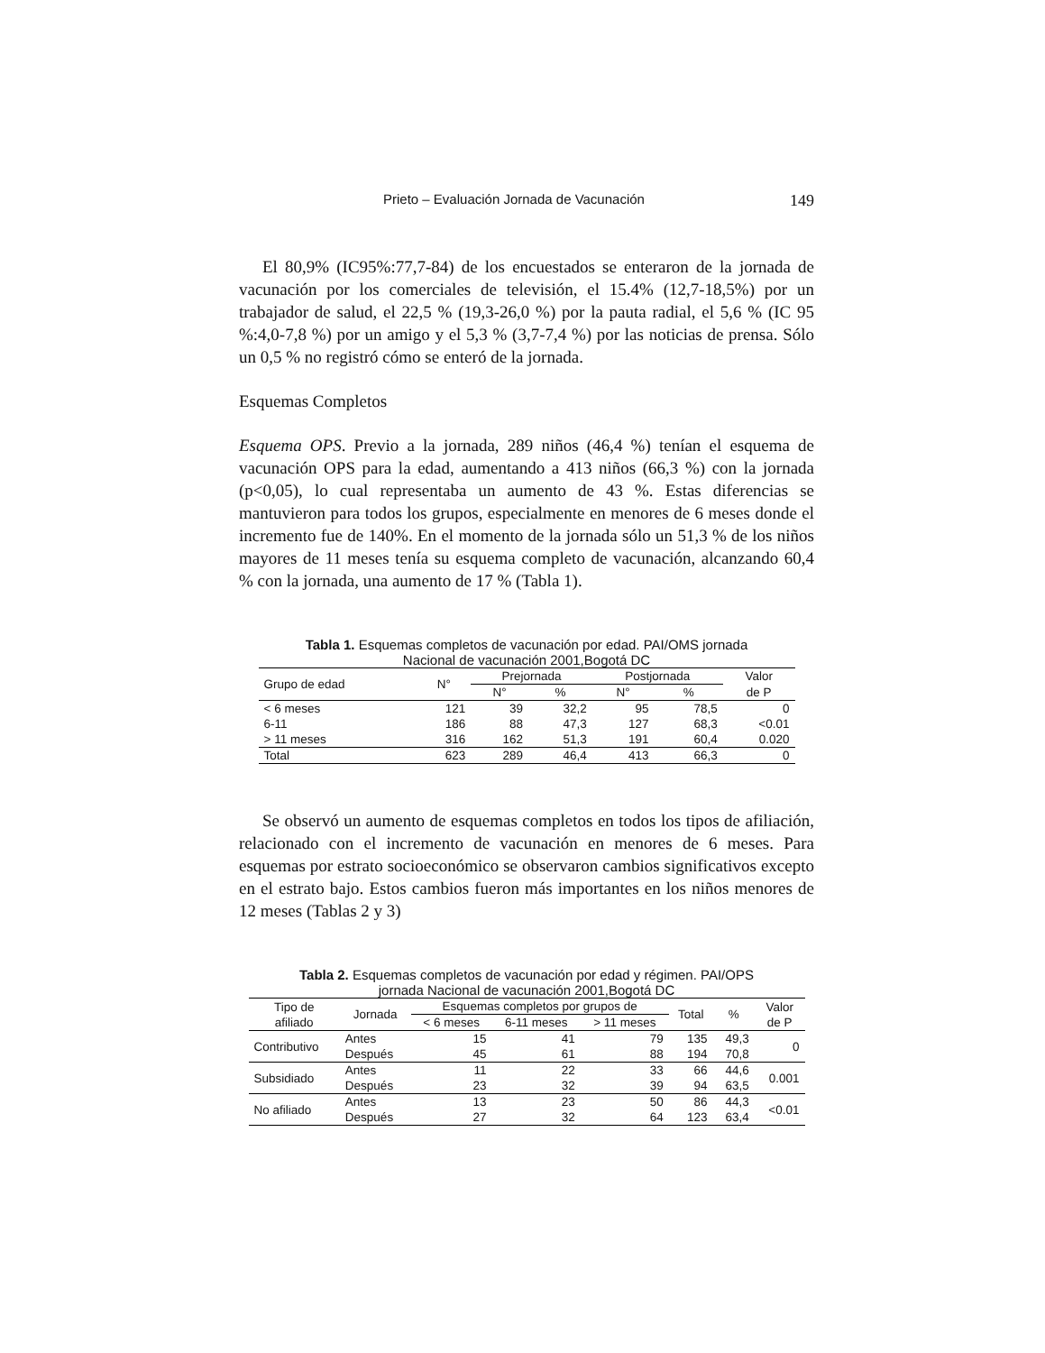Prieto – Evaluación Jornada de Vacunación 149
El 80,9% (IC95%:77,7-84) de los encuestados se enteraron de la jornada de vacunación por los comerciales de televisión, el 15.4% (12,7-18,5%) por un trabajador de salud, el 22,5 % (19,3-26,0 %) por la pauta radial, el 5,6 % (IC 95 %:4,0-7,8 %) por un amigo y el 5,3 % (3,7-7,4 %) por las noticias de prensa. Sólo un 0,5 % no registró cómo se enteró de la jornada.
Esquemas Completos
Esquema OPS. Previo a la jornada, 289 niños (46,4 %) tenían el esquema de vacunación OPS para la edad, aumentando a 413 niños (66,3 %) con la jornada (p<0,05), lo cual representaba un aumento de 43 %. Estas diferencias se mantuvieron para todos los grupos, especialmente en menores de 6 meses donde el incremento fue de 140%. En el momento de la jornada sólo un 51,3 % de los niños mayores de 11 meses tenía su esquema completo de vacunación, alcanzando 60,4 % con la jornada, una aumento de 17 % (Tabla 1).
Tabla 1. Esquemas completos de vacunación por edad. PAI/OMS jornada
Nacional de vacunación 2001,Bogotá DC
| Grupo de edad | N° | Prejornada | | Postjornada | | Valor |
| --- | --- | --- | --- | --- | --- | --- |
| | | N° | % | N° | % | de P |
| < 6 meses | 121 | 39 | 32,2 | 95 | 78,5 | 0 |
| 6-11 | 186 | 88 | 47,3 | 127 | 68,3 | <0.01 |
| > 11 meses | 316 | 162 | 51,3 | 191 | 60,4 | 0.020 |
| Total | 623 | 289 | 46,4 | 413 | 66,3 | 0 |
Se observó un aumento de esquemas completos en todos los tipos de afiliación, relacionado con el incremento de vacunación en menores de 6 meses. Para esquemas por estrato socioeconómico se observaron cambios significativos excepto en el estrato bajo. Estos cambios fueron más importantes en los niños menores de 12 meses (Tablas 2 y 3)
Tabla 2. Esquemas completos de vacunación por edad y régimen. PAI/OPS
jornada Nacional de vacunación 2001,Bogotá DC
| Tipo de afiliado | Jornada | Esquemas completos por grupos de | | | Total | % | Valor de P |
| --- | --- | --- | --- | --- | --- | --- | --- |
| | | < 6 meses | 6-11 meses | > 11 meses | | | |
| Contributivo | Antes | 15 | 41 | 79 | 135 | 49,3 | 0 |
| | Después | 45 | 61 | 88 | 194 | 70,8 | |
| Subsidiado | Antes | 11 | 22 | 33 | 66 | 44,6 | 0.001 |
| | Después | 23 | 32 | 39 | 94 | 63,5 | |
| No afiliado | Antes | 13 | 23 | 50 | 86 | 44,3 | <0.01 |
| | Después | 27 | 32 | 64 | 123 | 63,4 | |